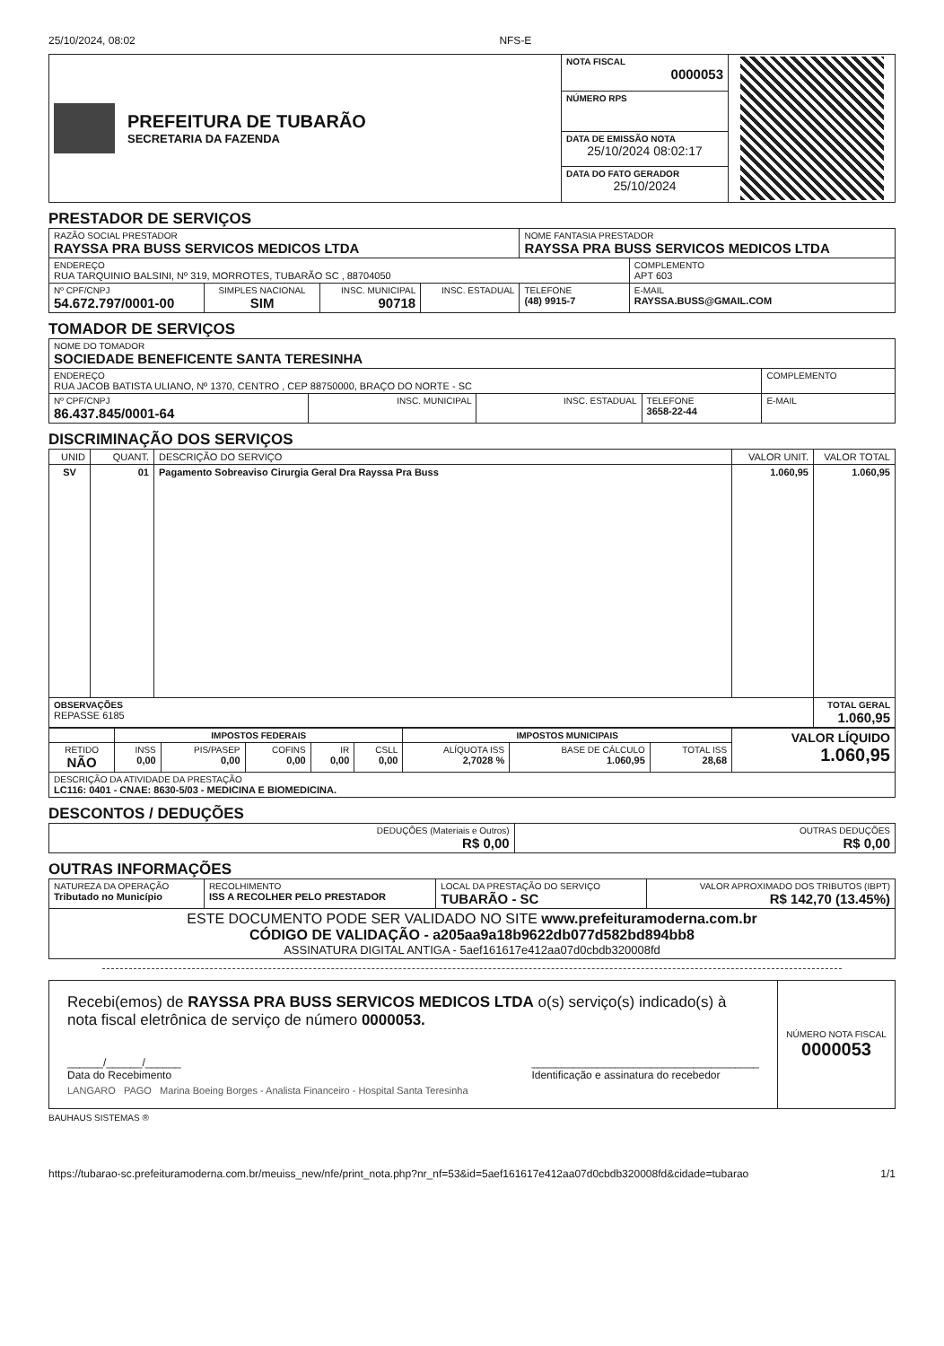25/10/2024, 08:02 NFS-E
| PREFEITURA DE TUBARÃO SECRETARIA DA FAZENDA | NOTA FISCAL 0000053 | |
| | NÚMERO RPS | |
| | DATA DE EMISSÃO NOTA 25/10/2024 08:02:17 | |
| | DATA DO FATO GERADOR 25/10/2024 | |
PRESTADOR DE SERVIÇOS
| RAZÃO SOCIAL PRESTADOR RAYSSA PRA BUSS SERVICOS MEDICOS LTDA | | | | NOME FANTASIA PRESTADOR RAYSSA PRA BUSS SERVICOS MEDICOS LTDA | | |
| ENDEREÇO RUA TARQUINIO BALSINI, Nº 319, MORROTES, TUBARÃO SC , 88704050 | | | | | | COMPLEMENTO APT 603 |
| Nº CPF/CNPJ 54.672.797/0001-00 | SIMPLES NACIONAL SIM | INSC. MUNICIPAL 90718 | INSC. ESTADUAL | TELEFONE (48) 9915-7 | E-MAIL RAYSSA.BUSS@GMAIL.COM | |
TOMADOR DE SERVIÇOS
| NOME DO TOMADOR SOCIEDADE BENEFICENTE SANTA TERESINHA | | | | |
| ENDEREÇO RUA JACOB BATISTA ULIANO, Nº 1370, CENTRO , CEP 88750000, BRAÇO DO NORTE - SC | | | | COMPLEMENTO |
| Nº CPF/CNPJ 86.437.845/0001-64 | INSC. MUNICIPAL | INSC. ESTADUAL | TELEFONE 3658-22-44 | E-MAIL |
DISCRIMINAÇÃO DOS SERVIÇOS
| UNID | QUANT. | DESCRIÇÃO DO SERVIÇO | VALOR UNIT. | VALOR TOTAL |
| --- | --- | --- | --- | --- |
| SV | 01 | Pagamento Sobreaviso Cirurgia Geral Dra Rayssa Pra Buss | 1.060,95 | 1.060,95 |
| OBSERVAÇÕES REPASSE 6185 | | | | TOTAL GERAL 1.060,95 |
| | IMPOSTOS FEDERAIS | | | | | IMPOSTOS MUNICIPAIS | | | VALOR LÍQUIDO 1.060,95 |
| RETIDO NÃO | INSS 0,00 | PIS/PASEP 0,00 | COFINS 0,00 | IR 0,00 | CSLL 0,00 | ALÍQUOTA ISS 2,7028 % | BASE DE CÁLCULO 1.060,95 | TOTAL ISS 28,68 | |
| DESCRIÇÃO DA ATIVIDADE DA PRESTAÇÃO LC116: 0401 - CNAE: 8630-5/03 - MEDICINA E BIOMEDICINA. | | | | | | | | | |
DESCONTOS / DEDUÇÕES
| DEDUÇÕES (Materiais e Outros) R$ 0,00 | OUTRAS DEDUÇÕES R$ 0,00 |
OUTRAS INFORMAÇÕES
| NATUREZA DA OPERAÇÃO Tributado no Município | RECOLHIMENTO ISS A RECOLHER PELO PRESTADOR | LOCAL DA PRESTAÇÃO DO SERVIÇO TUBARÃO - SC | VALOR APROXIMADO DOS TRIBUTOS (IBPT) R$ 142,70 (13.45%) |
| ESTE DOCUMENTO PODE SER VALIDADO NO SITE www.prefeituramoderna.com.br CÓDIGO DE VALIDAÇÃO - a205aa9a18b9622db077d582bd894bb8 ASSINATURA DIGITAL ANTIGA - 5aef161617e412aa07d0cbdb320008fd | | | |
| Recebi(emos) de RAYSSA PRA BUSS SERVICOS MEDICOS LTDA o(s) serviço(s) indicado(s) à nota fiscal eletrônica de serviço de número 0000053. ______/______/______ Data do Recebimento ______________________________________ Identificação e assinatura do recebedor LANGARO PAGO Marina Boeing Borges - Analista Financeiro - Hospital Santa Teresinha | NÚMERO NOTA FISCAL 0000053 |
BAUHAUS SISTEMAS ®
https://tubarao-sc.prefeituramoderna.com.br/meuiss_new/nfe/print_nota.php?nr_nf=53&id=5aef161617e412aa07d0cbdb320008fd&cidade=tubarao 1/1